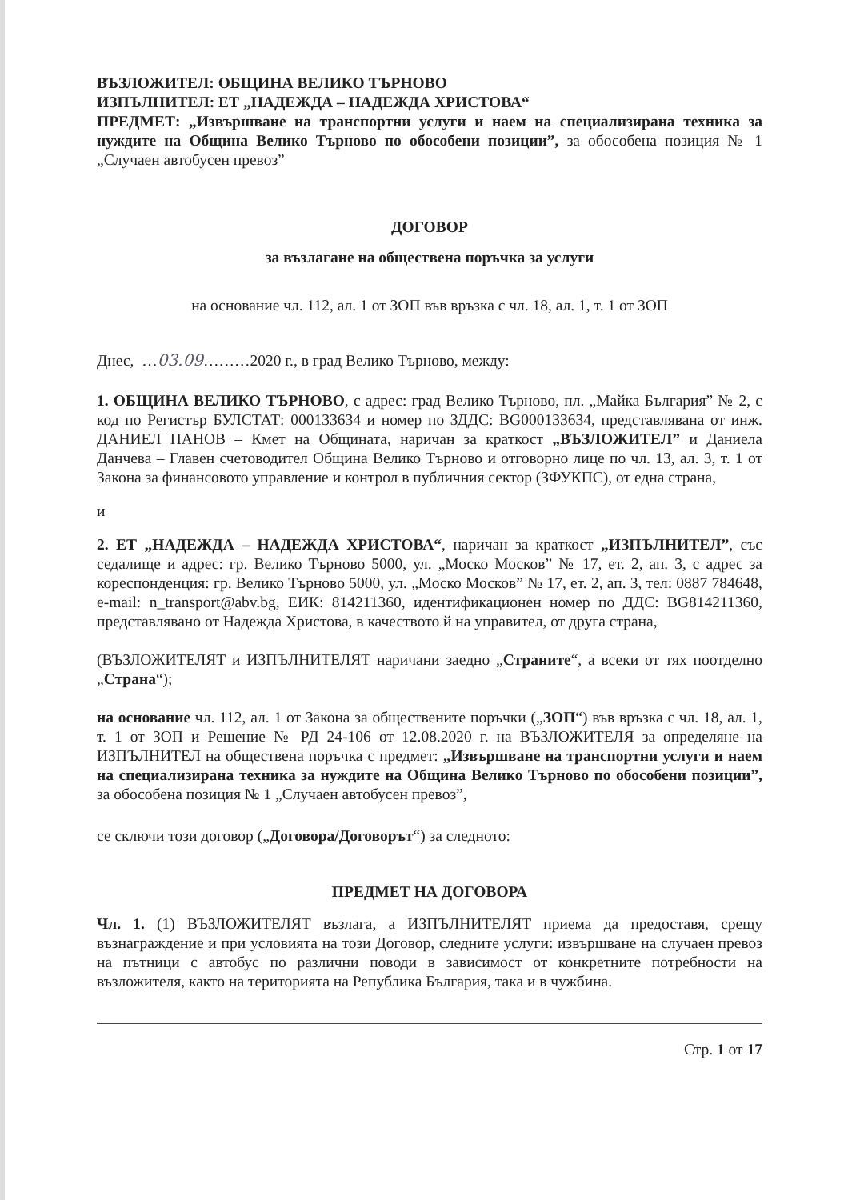ВЪЗЛОЖИТЕЛ: ОБЩИНА ВЕЛИКО ТЪРНОВО
ИЗПЪЛНИТЕЛ: ЕТ „НАДЕЖДА – НАДЕЖДА ХРИСТОВА“
ПРЕДМЕТ: „Извършване на транспортни услуги и наем на специализирана техника за нуждите на Община Велико Търново по обособени позиции”, за обособена позиция № 1 „Случаен автобусен превоз”
ДОГОВОР
за възлагане на обществена поръчка за услуги
на основание чл. 112, ал. 1 от ЗОП във връзка с чл. 18, ал. 1, т. 1 от ЗОП
Днес, …03.09………2020 г., в град Велико Търново, между:
1. ОБЩИНА ВЕЛИКО ТЪРНОВО, с адрес: град Велико Търново, пл. „Майка България” № 2, с код по Регистър БУЛСТАТ: 000133634 и номер по ЗДДС: BG000133634, представлявана от инж. ДАНИЕЛ ПАНОВ – Кмет на Общината, наричан за краткост „ВЪЗЛОЖИТЕЛ” и Даниела Данчева – Главен счетоводител Община Велико Търново и отговорно лице по чл. 13, ал. 3, т. 1 от Закона за финансовото управление и контрол в публичния сектор (ЗФУКПС), от една страна,
и
2. ЕТ „НАДЕЖДА – НАДЕЖДА ХРИСТОВА“, наричан за краткост „ИЗПЪЛНИТЕЛ”, със седалище и адрес: гр. Велико Търново 5000, ул. „Моско Москов” № 17, ет. 2, ап. 3, с адрес за кореспонденция: гр. Велико Търново 5000, ул. „Моско Москов” № 17, ет. 2, ап. 3, тел: 0887 784648, e-mail: n_transport@abv.bg, ЕИК: 814211360, идентификационен номер по ДДС: BG814211360, представлявано от Надежда Христова, в качеството й на управител, от друга страна,
(ВЪЗЛОЖИТЕЛЯТ и ИЗПЪЛНИТЕЛЯТ наричани заедно „Страните“, а всеки от тях поотделно „Страна“);
на основание чл. 112, ал. 1 от Закона за обществените поръчки („ЗОП“) във връзка с чл. 18, ал. 1, т. 1 от ЗОП и Решение № РД 24-106 от 12.08.2020 г. на ВЪЗЛОЖИТЕЛЯ за определяне на ИЗПЪЛНИТЕЛ на обществена поръчка с предмет: „Извършване на транспортни услуги и наем на специализирана техника за нуждите на Община Велико Търново по обособени позиции”, за обособена позиция № 1 „Случаен автобусен превоз”,
се сключи този договор („Договора/Договорът“) за следното:
ПРЕДМЕТ НА ДОГОВОРА
Чл. 1. (1) ВЪЗЛОЖИТЕЛЯТ възлага, а ИЗПЪЛНИТЕЛЯТ приема да предоставя, срещу възнаграждение и при условията на този Договор, следните услуги: извършване на случаен превоз на пътници с автобус по различни поводи в зависимост от конкретните потребности на възложителя, както на територията на Република България, така и в чужбина.
Стр. 1 от 17